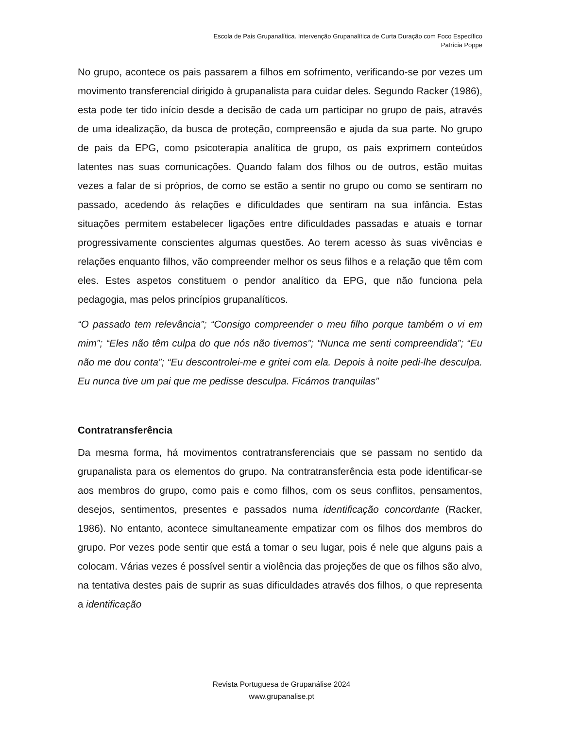Escola de Pais Grupanalítica. Intervenção Grupanalítica de Curta Duração com Foco Específico
Patrícia Poppe
No grupo, acontece os pais passarem a filhos em sofrimento, verificando-se por vezes um movimento transferencial dirigido à grupanalista para cuidar deles. Segundo Racker (1986), esta pode ter tido início desde a decisão de cada um participar no grupo de pais, através de uma idealização, da busca de proteção, compreensão e ajuda da sua parte. No grupo de pais da EPG, como psicoterapia analítica de grupo, os pais exprimem conteúdos latentes nas suas comunicações. Quando falam dos filhos ou de outros, estão muitas vezes a falar de si próprios, de como se estão a sentir no grupo ou como se sentiram no passado, acedendo às relações e dificuldades que sentiram na sua infância. Estas situações permitem estabelecer ligações entre dificuldades passadas e atuais e tornar progressivamente conscientes algumas questões. Ao terem acesso às suas vivências e relações enquanto filhos, vão compreender melhor os seus filhos e a relação que têm com eles. Estes aspetos constituem o pendor analítico da EPG, que não funciona pela pedagogia, mas pelos princípios grupanalíticos.
“O passado tem relevância”; “Consigo compreender o meu filho porque também o vi em mim”; “Eles não têm culpa do que nós não tivemos”; “Nunca me senti compreendida”; “Eu não me dou conta”; “Eu descontrolei-me e gritei com ela. Depois à noite pedi-lhe desculpa. Eu nunca tive um pai que me pedisse desculpa. Ficámos tranquilas”
Contratransferência
Da mesma forma, há movimentos contratransferenciais que se passam no sentido da grupanalista para os elementos do grupo. Na contratransferência esta pode identificar-se aos membros do grupo, como pais e como filhos, com os seus conflitos, pensamentos, desejos, sentimentos, presentes e passados numa identificação concordante (Racker, 1986). No entanto, acontece simultaneamente empatizar com os filhos dos membros do grupo. Por vezes pode sentir que está a tomar o seu lugar, pois é nele que alguns pais a colocam. Várias vezes é possível sentir a violência das projeções de que os filhos são alvo, na tentativa destes pais de suprir as suas dificuldades através dos filhos, o que representa a identificação
Revista Portuguesa de Grupanálise 2024
www.grupanalise.pt